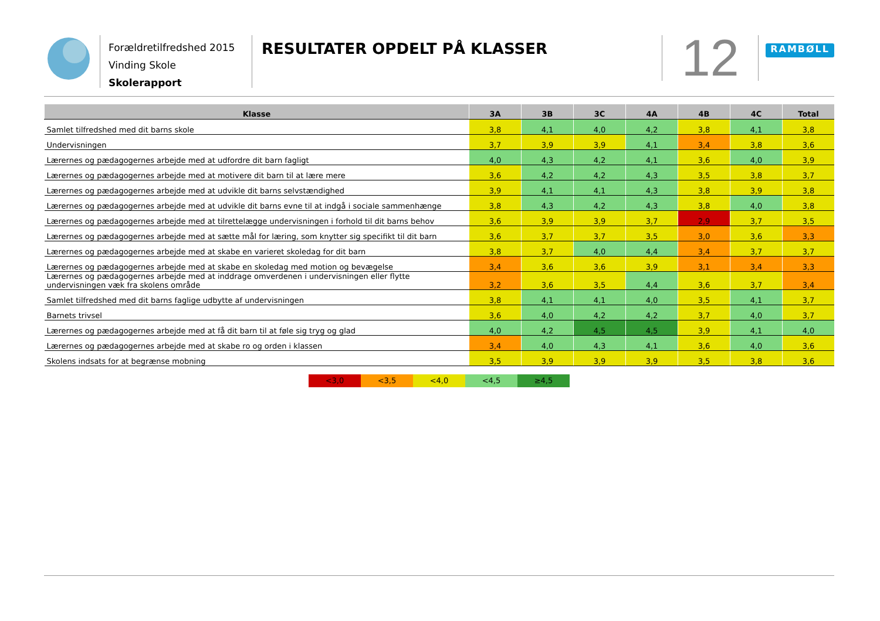Forældretilfredshed 2015
Vinding Skole
Skolerapport
RESULTATER OPDELT PÅ KLASSER
12
RAMBØLL
| Klasse | 3A | 3B | 3C | 4A | 4B | 4C | Total |
| --- | --- | --- | --- | --- | --- | --- | --- |
| Samlet tilfredshed med dit barns skole | 3,8 | 4,1 | 4,0 | 4,2 | 3,8 | 4,1 | 3,8 |
| Undervisningen | 3,7 | 3,9 | 3,9 | 4,1 | 3,4 | 3,8 | 3,6 |
| Lærernes og pædagogernes arbejde med at udfordre dit barn fagligt | 4,0 | 4,3 | 4,2 | 4,1 | 3,6 | 4,0 | 3,9 |
| Lærernes og pædagogernes arbejde med at motivere dit barn til at lære mere | 3,6 | 4,2 | 4,2 | 4,3 | 3,5 | 3,8 | 3,7 |
| Lærernes og pædagogernes arbejde med at udvikle dit barns selvstændighed | 3,9 | 4,1 | 4,1 | 4,3 | 3,8 | 3,9 | 3,8 |
| Lærernes og pædagogernes arbejde med at udvikle dit barns evne til at indgå i sociale sammenhænge | 3,8 | 4,3 | 4,2 | 4,3 | 3,8 | 4,0 | 3,8 |
| Lærernes og pædagogernes arbejde med at tilrettelægge undervisningen i forhold til dit barns behov | 3,6 | 3,9 | 3,9 | 3,7 | 2,9 | 3,7 | 3,5 |
| Lærernes og pædagogernes arbejde med at sætte mål for læring, som knytter sig specifikt til dit barn | 3,6 | 3,7 | 3,7 | 3,5 | 3,0 | 3,6 | 3,3 |
| Lærernes og pædagogernes arbejde med at skabe en varieret skoledag for dit barn | 3,8 | 3,7 | 4,0 | 4,4 | 3,4 | 3,7 | 3,7 |
| Lærernes og pædagogernes arbejde med at skabe en skoledag med motion og bevægelse | 3,4 | 3,6 | 3,6 | 3,9 | 3,1 | 3,4 | 3,3 |
| Lærernes og pædagogernes arbejde med at inddrage omverdenen i undervisningen eller flytte undervisningen væk fra skolens område | 3,2 | 3,6 | 3,5 | 4,4 | 3,6 | 3,7 | 3,4 |
| Samlet tilfredshed med dit barns faglige udbytte af undervisningen | 3,8 | 4,1 | 4,1 | 4,0 | 3,5 | 4,1 | 3,7 |
| Barnets trivsel | 3,6 | 4,0 | 4,2 | 4,2 | 3,7 | 4,0 | 3,7 |
| Lærernes og pædagogernes arbejde med at få dit barn til at føle sig tryg og glad | 4,0 | 4,2 | 4,5 | 4,5 | 3,9 | 4,1 | 4,0 |
| Lærernes og pædagogernes arbejde med at skabe ro og orden i klassen | 3,4 | 4,0 | 4,3 | 4,1 | 3,6 | 4,0 | 3,6 |
| Skolens indsats for at begrænse mobning | 3,5 | 3,9 | 3,9 | 3,9 | 3,5 | 3,8 | 3,6 |
<3,0 <3,5 <4,0 <4,5 ≥4,5